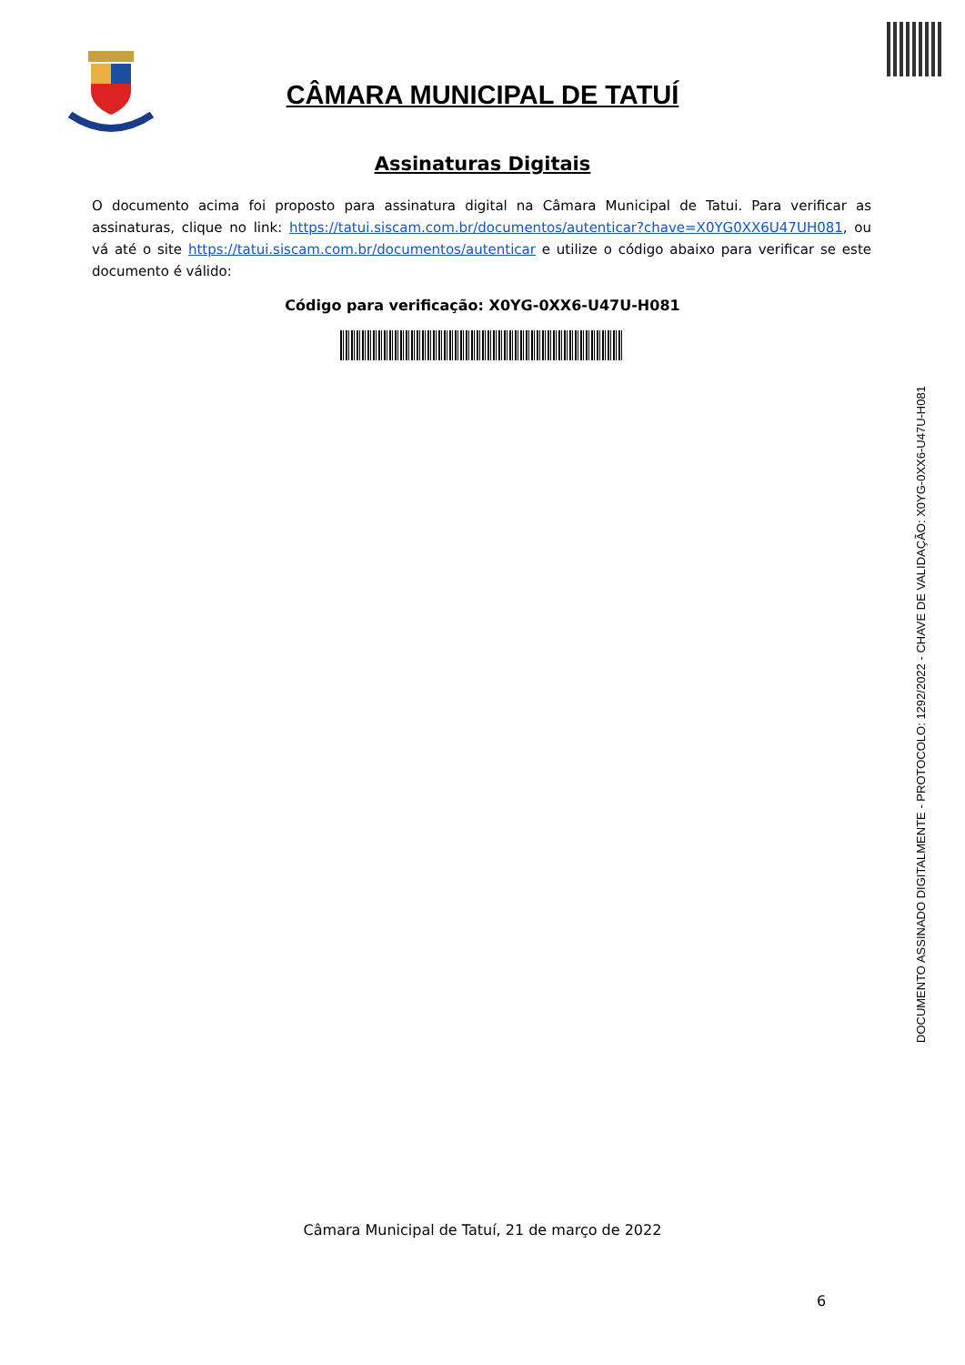CÂMARA MUNICIPAL DE TATUÍ
Assinaturas Digitais
O documento acima foi proposto para assinatura digital na Câmara Municipal de Tatui. Para verificar as assinaturas, clique no link: https://tatui.siscam.com.br/documentos/autenticar?chave=X0YG0XX6U47UH081, ou vá até o site https://tatui.siscam.com.br/documentos/autenticar e utilize o código abaixo para verificar se este documento é válido:
Código para verificação: X0YG-0XX6-U47U-H081
DOCUMENTO ASSINADO DIGITALMENTE - PROTOCOLO: 1292/2022 - CHAVE DE VALIDAÇÃO: X0YG-0XX6-U47U-H081
Câmara Municipal de Tatuí, 21 de março de 2022
6